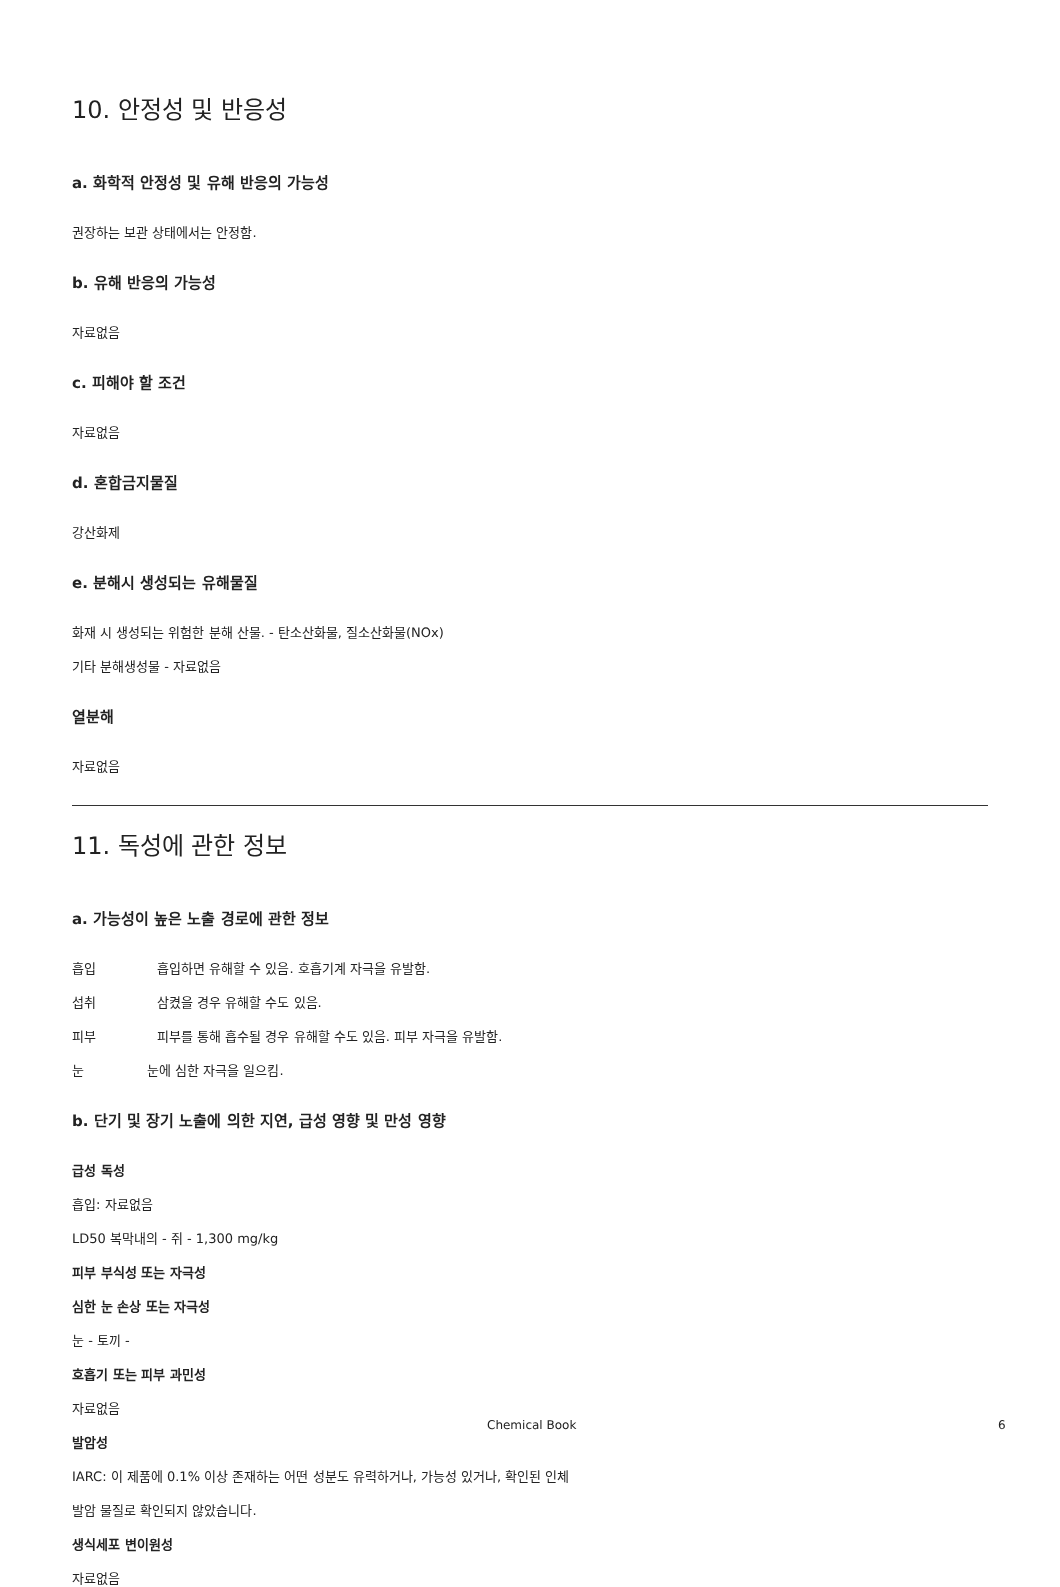10. 안정성 및 반응성
a. 화학적 안정성 및 유해 반응의 가능성
권장하는 보관 상태에서는 안정함.
b. 유해 반응의 가능성
자료없음
c. 피해야 할 조건
자료없음
d. 혼합금지물질
강산화제
e. 분해시 생성되는 유해물질
화재 시 생성되는 위험한 분해 산물. - 탄소산화물, 질소산화물(NOx)
기타 분해생성물 - 자료없음
열분해
자료없음
11. 독성에 관한 정보
a. 가능성이 높은 노출 경로에 관한 정보
흡입 흡입하면 유해할 수 있음. 호흡기계 자극을 유발함.
섭취 삼켰을 경우 유해할 수도 있음.
피부 피부를 통해 흡수될 경우 유해할 수도 있음. 피부 자극을 유발함.
눈 눈에 심한 자극을 일으킴.
b. 단기 및 장기 노출에 의한 지연, 급성 영향 및 만성 영향
급성 독성
흡입: 자료없음
LD50 복막내의 - 쥐 - 1,300 mg/kg
피부 부식성 또는 자극성
심한 눈 손상 또는 자극성
눈 - 토끼 -
호흡기 또는 피부 과민성
자료없음
발암성
IARC: 이 제품에 0.1% 이상 존재하는 어떤 성분도 유력하거나, 가능성 있거나, 확인된 인체
발암 물질로 확인되지 않았습니다.
생식세포 변이원성
자료없음
Chemical Book 6